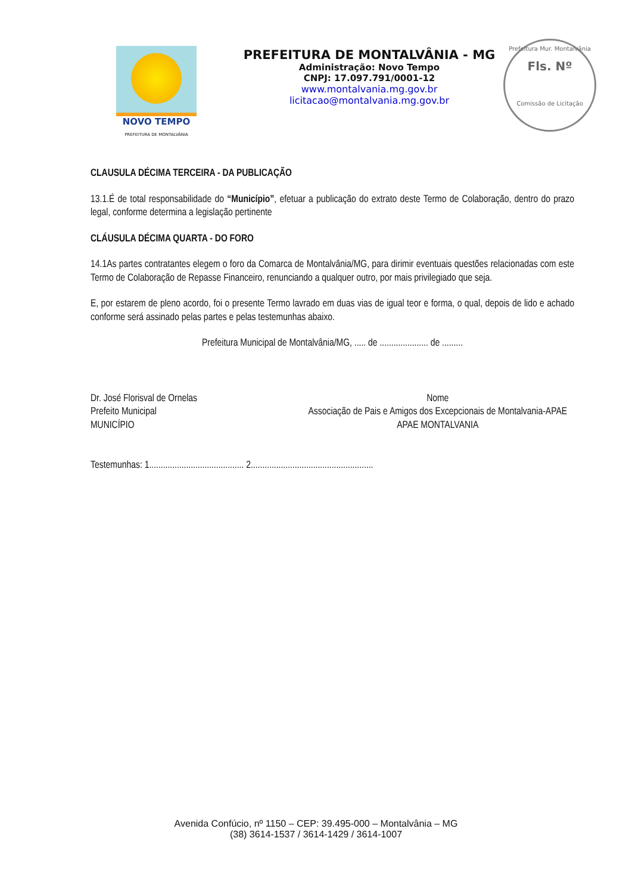NOVO TEMPO
PREFEITURA DE MONTALVÂNIA
PREFEITURA DE MONTALVÂNIA - MG
Administração: Novo Tempo
CNPJ: 17.097.791/0001-12
www.montalvania.mg.gov.br
licitacao@montalvania.mg.gov.br
Prefeitura Mur. Montalvânia
Fls. Nº
Comissão de Licitação
CLAUSULA DÉCIMA TERCEIRA - DA PUBLICAÇÃO
13.1.É de total responsabilidade do “Município”, efetuar a publicação do extrato deste Termo de Colaboração, dentro do prazo legal, conforme determina a legislação pertinente
CLÁUSULA DÉCIMA QUARTA - DO FORO
14.1As partes contratantes elegem o foro da Comarca de Montalvânia/MG, para dirimir eventuais questões relacionadas com este Termo de Colaboração de Repasse Financeiro, renunciando a qualquer outro, por mais privilegiado que seja.
E, por estarem de pleno acordo, foi o presente Termo lavrado em duas vias de igual teor e forma, o qual, depois de lido e achado conforme será assinado pelas partes e pelas testemunhas abaixo.
Prefeitura Municipal de Montalvânia/MG, ..... de ..................... de .........
Dr. José Florisval de Ornelas
Prefeito Municipal
MUNICÍPIO
Nome
Associação de Pais e Amigos dos Excepcionais de Montalvania-APAE
APAE MONTALVANIA
Testemunhas: 1......................................... 2.....................................................
Avenida Confúcio, nº 1150 – CEP: 39.495-000 – Montalvânia – MG
(38) 3614-1537 / 3614-1429 / 3614-1007